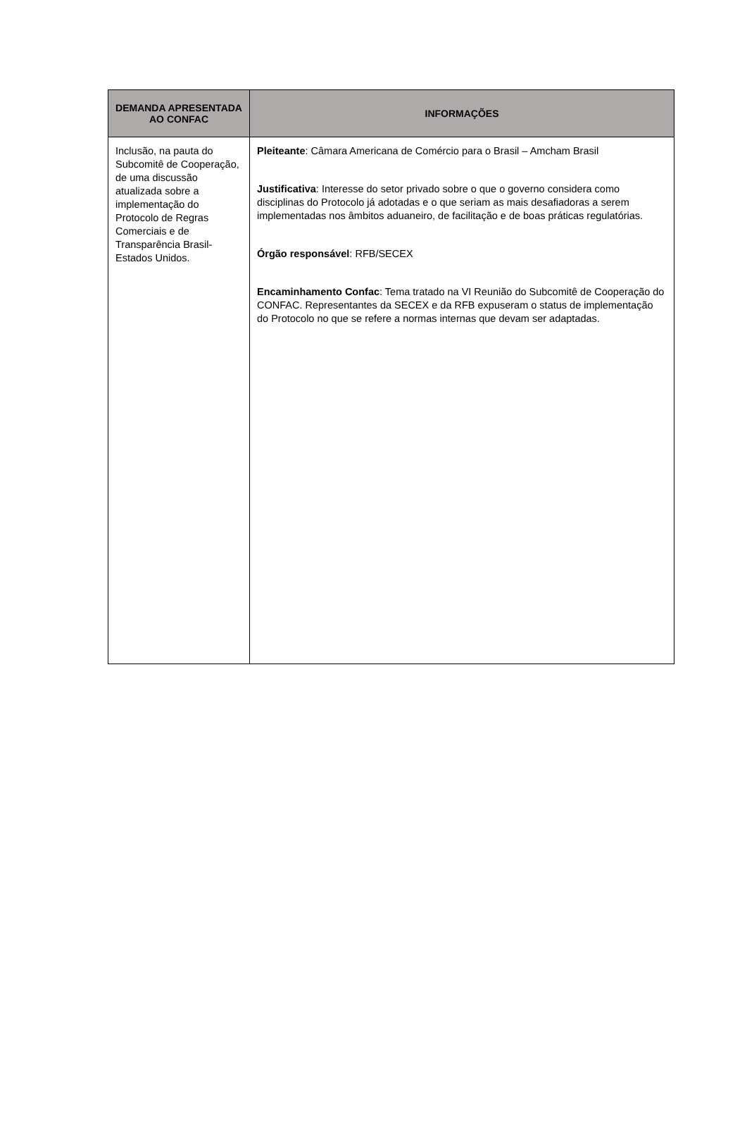| DEMANDA APRESENTADA AO CONFAC | INFORMAÇÕES |
| --- | --- |
| Inclusão, na pauta do Subcomitê de Cooperação, de uma discussão atualizada sobre a implementação do Protocolo de Regras Comerciais e de Transparência Brasil-Estados Unidos. | Pleiteante : Câmara Americana de Comércio para o Brasil – Amcham Brasil Justificativa : Interesse do setor privado sobre o que o governo considera como disciplinas do Protocolo já adotadas e o que seriam as mais desafiadoras a serem implementadas nos âmbitos aduaneiro, de facilitação e de boas práticas regulatórias. Órgão responsável : RFB/SECEX Encaminhamento Confac : Tema tratado na VI Reunião do Subcomitê de Cooperação do CONFAC. Representantes da SECEX e da RFB expuseram o status de implementação do Protocolo no que se refere a normas internas que devam ser adaptadas. |